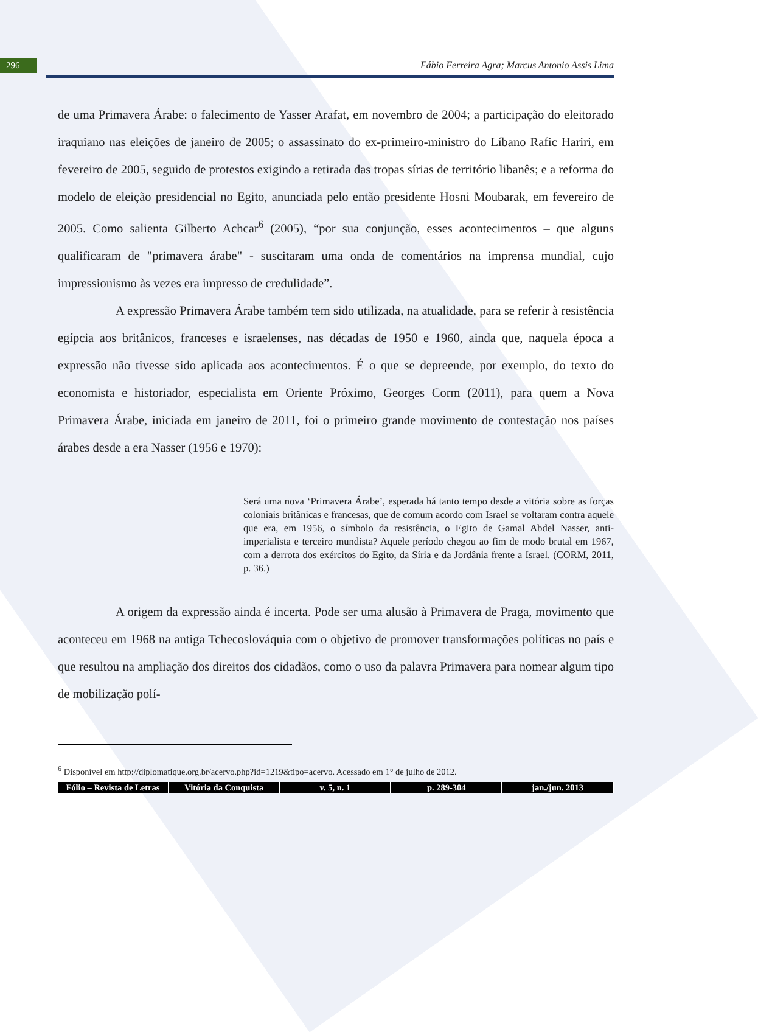296
Fábio Ferreira Agra; Marcus Antonio Assis Lima
de uma Primavera Árabe: o falecimento de Yasser Arafat, em novembro de 2004; a participação do eleitorado iraquiano nas eleições de janeiro de 2005; o assassinato do ex-primeiro-ministro do Líbano Rafic Hariri, em fevereiro de 2005, seguido de protestos exigindo a retirada das tropas sírias de território libanês; e a reforma do modelo de eleição presidencial no Egito, anunciada pelo então presidente Hosni Moubarak, em fevereiro de 2005. Como salienta Gilberto Achcar<sup>6</sup> (2005), “por sua conjunção, esses acontecimentos – que alguns qualificaram de "primavera árabe" - suscitaram uma onda de comentários na imprensa mundial, cujo impressionismo às vezes era impresso de credulidade”.
A expressão Primavera Árabe também tem sido utilizada, na atualidade, para se referir à resistência egípcia aos britânicos, franceses e israelenses, nas décadas de 1950 e 1960, ainda que, naquela época a expressão não tivesse sido aplicada aos acontecimentos. É o que se depreende, por exemplo, do texto do economista e historiador, especialista em Oriente Próximo, Georges Corm (2011), para quem a Nova Primavera Árabe, iniciada em janeiro de 2011, foi o primeiro grande movimento de contestação nos países árabes desde a era Nasser (1956 e 1970):
Será uma nova ‘Primavera Árabe’, esperada há tanto tempo desde a vitória sobre as forças coloniais britânicas e francesas, que de comum acordo com Israel se voltaram contra aquele que era, em 1956, o símbolo da resistência, o Egito de Gamal Abdel Nasser, anti-imperialista e terceiro mundista? Aquele período chegou ao fim de modo brutal em 1967, com a derrota dos exércitos do Egito, da Síria e da Jordânia frente a Israel. (CORM, 2011, p. 36.)
A origem da expressão ainda é incerta. Pode ser uma alusão à Primavera de Praga, movimento que aconteceu em 1968 na antiga Tchecoslováquia com o objetivo de promover transformações políticas no país e que resultou na ampliação dos direitos dos cidadãos, como o uso da palavra Primavera para nomear algum tipo de mobilização polí-
<sup>6</sup> Disponível em http://diplomatique.org.br/acervo.php?id=1219&tipo=acervo. Acessado em 1° de julho de 2012.
Fólio – Revista de Letras Vitória da Conquista v. 5, n. 1 p. 289-304 jan./jun. 2013